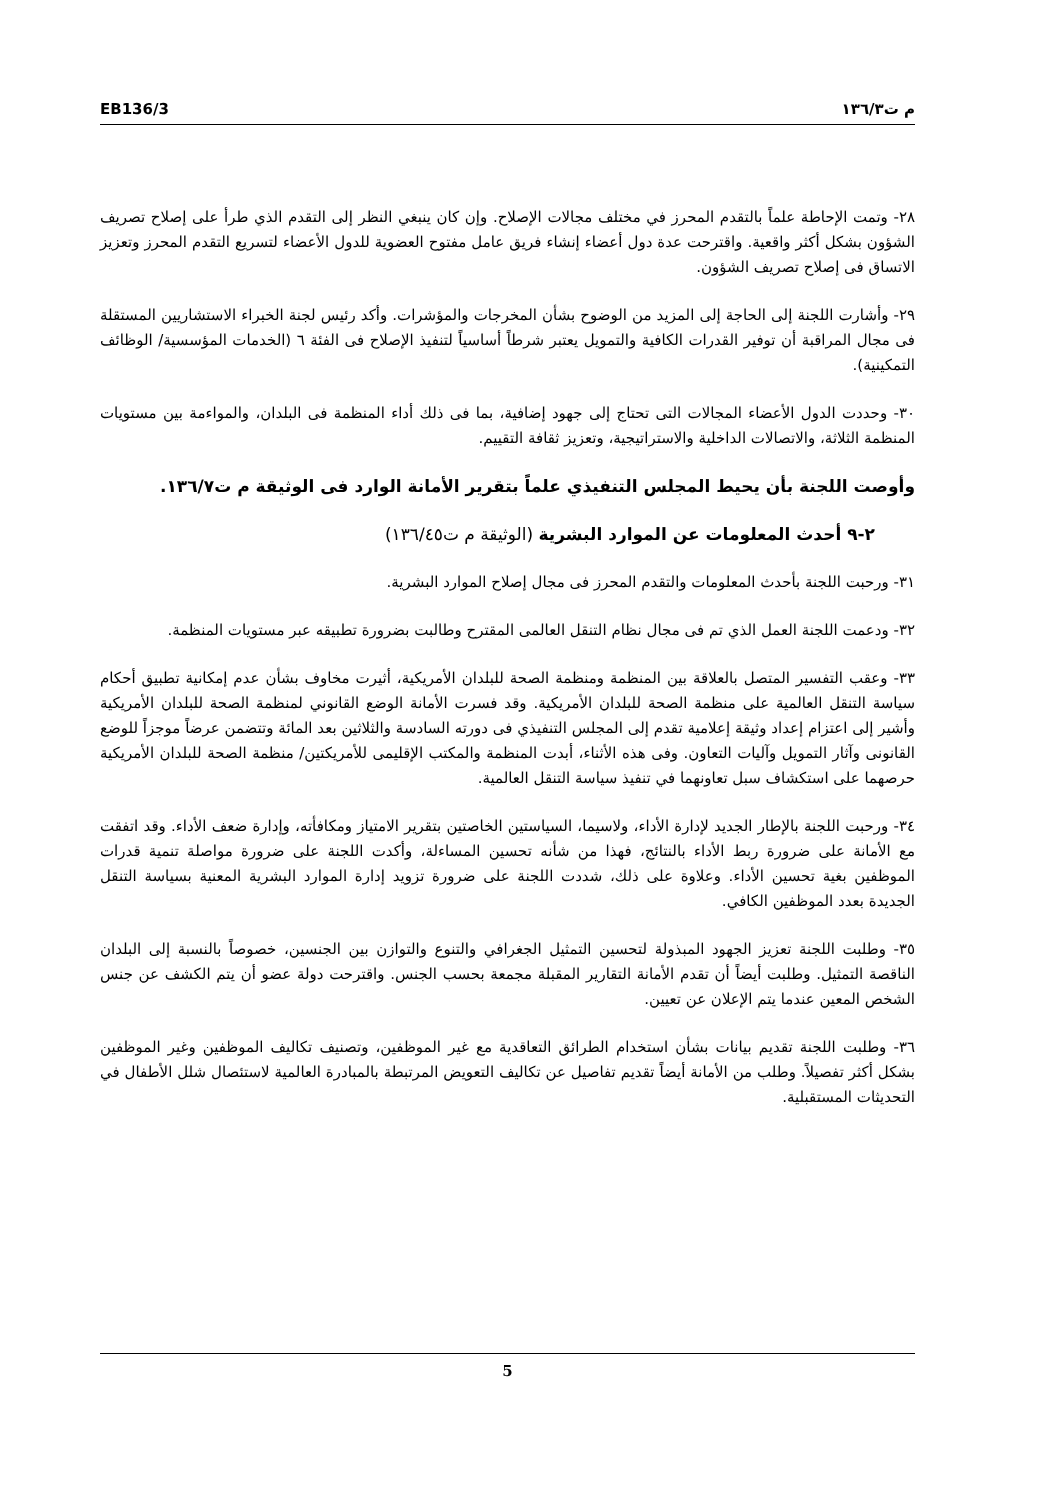EB136/3 م ت١٣٦/٣
٢٨- وتمت الإحاطة علماً بالتقدم المحرز في مختلف مجالات الإصلاح. وإن كان ينبغي النظر إلى التقدم الذي طرأ على إصلاح تصريف الشؤون بشكل أكثر واقعية. واقترحت عدة دول أعضاء إنشاء فريق عامل مفتوح العضوية للدول الأعضاء لتسريع التقدم المحرز وتعزيز الاتساق فى إصلاح تصريف الشؤون.
٢٩- وأشارت اللجنة إلى الحاجة إلى المزيد من الوضوح بشأن المخرجات والمؤشرات. وأكد رئيس لجنة الخبراء الاستشاريين المستقلة فى مجال المراقبة أن توفير القدرات الكافية والتمويل يعتبر شرطاً أساسياً لتنفيذ الإصلاح فى الفئة ٦ (الخدمات المؤسسية/ الوظائف التمكينية).
٣٠- وحددت الدول الأعضاء المجالات التى تحتاج إلى جهود إضافية، بما فى ذلك أداء المنظمة فى البلدان، والمواءمة بين مستويات المنظمة الثلاثة، والاتصالات الداخلية والاستراتيجية، وتعزيز ثقافة التقييم.
وأوصت اللجنة بأن يحيط المجلس التنفيذي علماً بتقرير الأمانة الوارد فى الوثيقة م ت١٣٦/٧.
٢-٩ أحدث المعلومات عن الموارد البشرية (الوثيقة م ت١٣٦/٤٥)
٣١- ورحبت اللجنة بأحدث المعلومات والتقدم المحرز فى مجال إصلاح الموارد البشرية.
٣٢- ودعمت اللجنة العمل الذي تم فى مجال نظام التنقل العالمى المقترح وطالبت بضرورة تطبيقه عبر مستويات المنظمة.
٣٣- وعقب التفسير المتصل بالعلاقة بين المنظمة ومنظمة الصحة للبلدان الأمريكية، أثيرت مخاوف بشأن عدم إمكانية تطبيق أحكام سياسة التنقل العالمية على منظمة الصحة للبلدان الأمريكية. وقد فسرت الأمانة الوضع القانوني لمنظمة الصحة للبلدان الأمريكية وأشير إلى اعتزام إعداد وثيقة إعلامية تقدم إلى المجلس التنفيذي فى دورته السادسة والثلاثين بعد المائة وتتضمن عرضاً موجزاً للوضع القانونى وآثار التمويل وآليات التعاون. وفى هذه الأثناء، أبدت المنظمة والمكتب الإقليمى للأمريكتين/ منظمة الصحة للبلدان الأمريكية حرصهما على استكشاف سبل تعاونهما في تنفيذ سياسة التنقل العالمية.
٣٤- ورحبت اللجنة بالإطار الجديد لإدارة الأداء، ولاسيما، السياستين الخاصتين بتقرير الامتياز ومكافأته، وإدارة ضعف الأداء. وقد اتفقت مع الأمانة على ضرورة ربط الأداء بالنتائج، فهذا من شأنه تحسين المساءلة، وأكدت اللجنة على ضرورة مواصلة تنمية قدرات الموظفين بغية تحسين الأداء. وعلاوة على ذلك، شددت اللجنة على ضرورة تزويد إدارة الموارد البشرية المعنية بسياسة التنقل الجديدة بعدد الموظفين الكافي.
٣٥- وطلبت اللجنة تعزيز الجهود المبذولة لتحسين التمثيل الجغرافي والتنوع والتوازن بين الجنسين، خصوصاً بالنسبة إلى البلدان الناقصة التمثيل. وطلبت أيضاً أن تقدم الأمانة التقارير المقبلة مجمعة بحسب الجنس. واقترحت دولة عضو أن يتم الكشف عن جنس الشخص المعين عندما يتم الإعلان عن تعيين.
٣٦- وطلبت اللجنة تقديم بيانات بشأن استخدام الطرائق التعاقدية مع غير الموظفين، وتصنيف تكاليف الموظفين وغير الموظفين بشكل أكثر تفصيلاً. وطلب من الأمانة أيضاً تقديم تفاصيل عن تكاليف التعويض المرتبطة بالمبادرة العالمية لاستئصال شلل الأطفال في التحديثات المستقبلية.
5